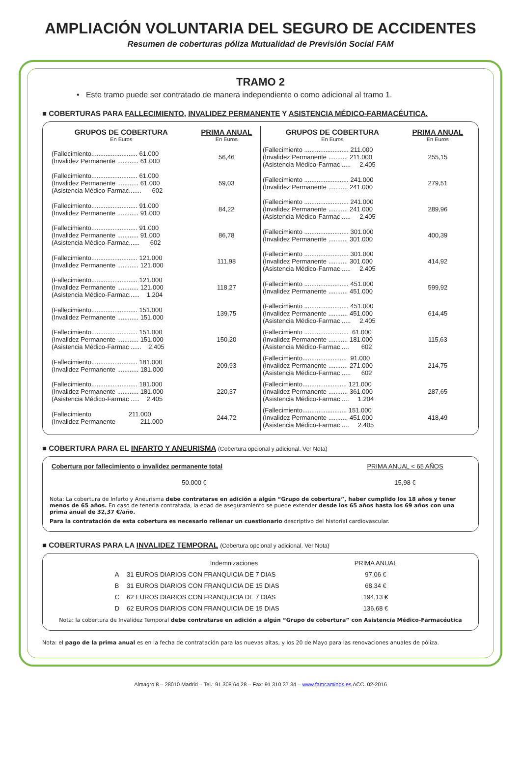AMPLIACIÓN VOLUNTARIA DEL SEGURO DE ACCIDENTES
Resumen de coberturas póliza Mutualidad de Previsión Social FAM
TRAMO 2
• Este tramo puede ser contratado de manera independiente o como adicional al tramo 1.
■ COBERTURAS PARA FALLECIMIENTO, INVALIDEZ PERMANENTE Y ASISTENCIA MÉDICO-FARMACÉUTICA.
| GRUPOS DE COBERTURA En Euros | PRIMA ANUAL En Euros | GRUPOS DE COBERTURA En Euros | PRIMA ANUAL En Euros |
| --- | --- | --- | --- |
| (Fallecimiento.......................... 61.000 (Invalidez Permanente ............ 61.000 | 56,46 | (Fallecimiento ......................... 211.000 (Invalidez Permanente ........... 211.000 (Asistencia Médico-Farmac ..... 2.405 | 255,15 |
| (Fallecimiento.......................... 61.000 (Invalidez Permanente ............ 61.000 (Asistencia Médico-Farmac....... 602 | 59,03 | (Fallecimiento ......................... 241.000 (Invalidez Permanente ........... 241.000 | 279,51 |
| (Fallecimiento.......................... 91.000 (Invalidez Permanente ............ 91.000 | 84,22 | (Fallecimiento ......................... 241.000 (Invalidez Permanente ........... 241.000 (Asistencia Médico-Farmac ..... 2.405 | 289,96 |
| (Fallecimiento.......................... 91.000 (Invalidez Permanente ............ 91.000 (Asistencia Médico-Farmac...... 602 | 86,78 | (Fallecimiento ......................... 301.000 (Invalidez Permanente ........... 301.000 | 400,39 |
| (Fallecimiento.......................... 121.000 (Invalidez Permanente ............ 121.000 | 111,98 | (Fallecimiento ......................... 301.000 (Invalidez Permanente ........... 301.000 (Asistencia Médico-Farmac ..... 2.405 | 414,92 |
| (Fallecimiento.......................... 121.000 (Invalidez Permanente ............ 121.000 (Asistencia Médico-Farmac...... 1.204 | 118,27 | (Fallecimiento ......................... 451.000 (Invalidez Permanente ........... 451.000 | 599,92 |
| (Fallecimiento.......................... 151.000 (Invalidez Permanente ............ 151.000 | 139,75 | (Fallecimiento ......................... 451.000 (Invalidez Permanente ........... 451.000 (Asistencia Médico-Farmac ..... 2.405 | 614,45 |
| (Fallecimiento.......................... 151.000 (Invalidez Permanente ............ 151.000 (Asistencia Médico-Farmac ...... 2.405 | 150,20 | (Fallecimiento ......................... 61.000 (Invalidez Permanente ........... 181.000 (Asistencia Médico-Farmac .... 602 | 115,63 |
| (Fallecimiento.......................... 181.000 (Invalidez Permanente ............ 181.000 | 209,93 | (Fallecimiento......................... 91.000 (Invalidez Permanente ........... 271.000 (Asistencia Médico-Farmac ..... 602 | 214,75 |
| (Fallecimiento.......................... 181.000 (Invalidez Permanente ............ 181.000 (Asistencia Médico-Farmac ..... 2.405 | 220,37 | (Fallecimiento......................... 121.000 (Invalidez Permanente ........... 361.000 (Asistencia Médico-Farmac .... 1.204 | 287,65 |
| (Fallecimiento 211.000 (Invalidez Permanente 211.000 | 244,72 | (Fallecimiento......................... 151.000 (Invalidez Permanente ........... 451.000 (Asistencia Médico-Farmac .... 2.405 | 418,49 |
■ COBERTURA PARA EL INFARTO Y ANEURISMA (Cobertura opcional y adicional. Ver Nota)
| Cobertura por fallecimiento o invalidez permanente total | PRIMA ANUAL < 65 AÑOS |
| 50.000 € | 15,98 € |
Nota: La cobertura de Infarto y Aneurisma debe contratarse en adición a algún “Grupo de cobertura”, haber cumplido los 18 años y tener menos de 65 años. En caso de tenerla contratada, la edad de aseguramiento se puede extender desde los 65 años hasta los 69 años con una prima anual de 32,37 €/año.
Para la contratación de esta cobertura es necesario rellenar un cuestionario descriptivo del historial cardiovascular.
■ COBERTURAS PARA LA INVALIDEZ TEMPORAL (Cobertura opcional y adicional. Ver Nota)
| | Indemnizaciones | PRIMA ANUAL |
| A | 31 EUROS DIARIOS CON FRANQUICIA DE 7 DIAS | 97,06 € |
| B | 31 EUROS DIARIOS CON FRANQUICIA DE 15 DIAS | 68,34 € |
| C | 62 EUROS DIARIOS CON FRANQUICIA DE 7 DIAS | 194,13 € |
| D | 62 EUROS DIARIOS CON FRANQUICIA DE 15 DIAS | 136,68 € |
Nota: la cobertura de Invalidez Temporal debe contratarse en adición a algún “Grupo de cobertura” con Asistencia Médico-Farmacéutica
Nota: el pago de la prima anual es en la fecha de contratación para las nuevas altas, y los 20 de Mayo para las renovaciones anuales de póliza.
Almagro 8 – 28010 Madrid – Tel.: 91 308 64 28 – Fax: 91 310 37 34 – www.famcaminos.es ACC. 02-2016